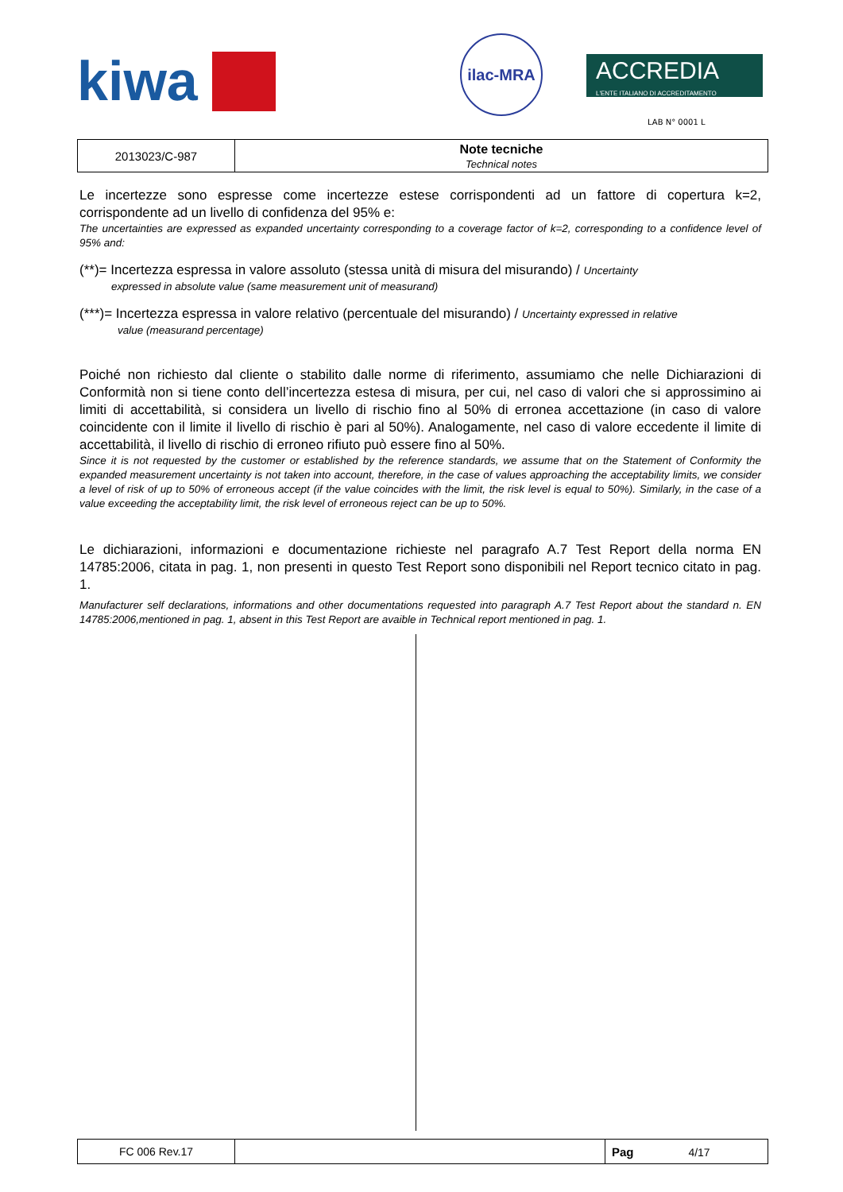kiwa
ilac-MRA
ACCREDIA
L'ENTE ITALIANO DI ACCREDITAMENTO
LAB N° 0001 L
| 2013023/C-987 | Note tecniche Technical notes |
Le incertezze sono espresse come incertezze estese corrispondenti ad un fattore di copertura k=2, corrispondente ad un livello di confidenza del 95% e:
The uncertainties are expressed as expanded uncertainty corresponding to a coverage factor of k=2, corresponding to a confidence level of 95% and:
(**)= Incertezza espressa in valore assoluto (stessa unità di misura del misurando) / Uncertainty
expressed in absolute value (same measurement unit of measurand)
(***)= Incertezza espressa in valore relativo (percentuale del misurando) / Uncertainty expressed in relative
value (measurand percentage)
Poiché non richiesto dal cliente o stabilito dalle norme di riferimento, assumiamo che nelle Dichiarazioni di Conformità non si tiene conto dell’incertezza estesa di misura, per cui, nel caso di valori che si approssimino ai limiti di accettabilità, si considera un livello di rischio fino al 50% di erronea accettazione (in caso di valore coincidente con il limite il livello di rischio è pari al 50%). Analogamente, nel caso di valore eccedente il limite di accettabilità, il livello di rischio di erroneo rifiuto può essere fino al 50%.
Since it is not requested by the customer or established by the reference standards, we assume that on the Statement of Conformity the expanded measurement uncertainty is not taken into account, therefore, in the case of values approaching the acceptability limits, we consider a level of risk of up to 50% of erroneous accept (if the value coincides with the limit, the risk level is equal to 50%). Similarly, in the case of a value exceeding the acceptability limit, the risk level of erroneous reject can be up to 50%.
Le dichiarazioni, informazioni e documentazione richieste nel paragrafo A.7 Test Report della norma EN 14785:2006, citata in pag. 1, non presenti in questo Test Report sono disponibili nel Report tecnico citato in pag. 1.
Manufacturer self declarations, informations and other documentations requested into paragraph A.7 Test Report about the standard n. EN 14785:2006,mentioned in pag. 1, absent in this Test Report are avaible in Technical report mentioned in pag. 1.
| FC 006 Rev.17 | | Pag 4/17 |